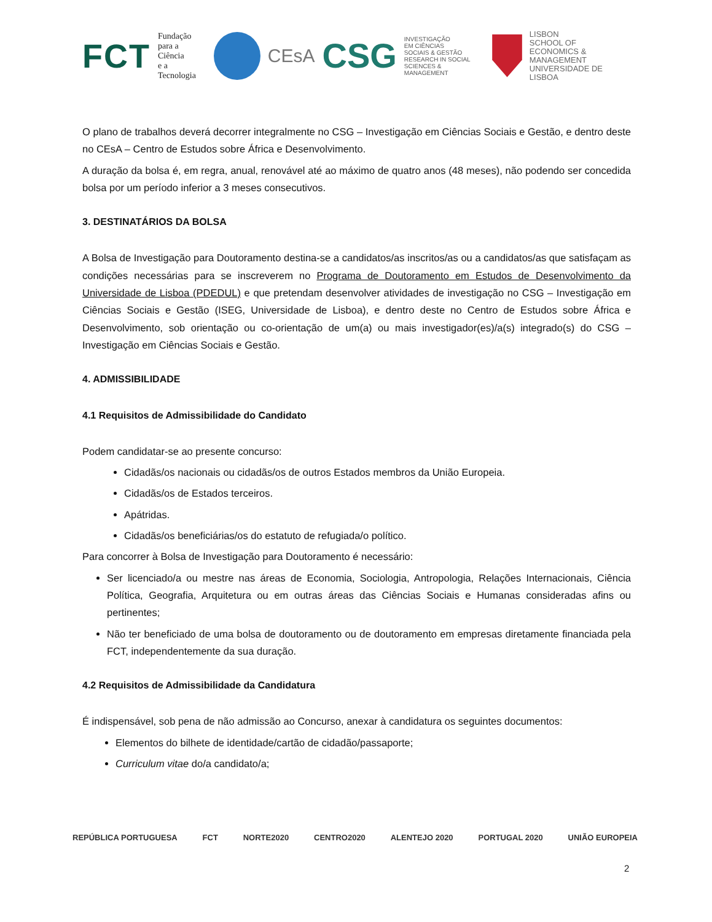FCT Fundação
para a Ciência
e a Tecnologia
CEsA CSG INVESTIGAÇÃO
EM CIÊNCIAS
SOCIAIS & GESTÃO
RESEARCH IN SOCIAL
SCIENCES & MANAGEMENT
LISBON
SCHOOL OF
ECONOMICS &
MANAGEMENT
UNIVERSIDADE DE LISBOA
O plano de trabalhos deverá decorrer integralmente no CSG – Investigação em Ciências Sociais e Gestão, e dentro deste no CEsA – Centro de Estudos sobre África e Desenvolvimento.
A duração da bolsa é, em regra, anual, renovável até ao máximo de quatro anos (48 meses), não podendo ser concedida bolsa por um período inferior a 3 meses consecutivos.
3. DESTINATÁRIOS DA BOLSA
A Bolsa de Investigação para Doutoramento destina-se a candidatos/as inscritos/as ou a candidatos/as que satisfaçam as condições necessárias para se inscreverem no Programa de Doutoramento em Estudos de Desenvolvimento da Universidade de Lisboa (PDEDUL) e que pretendam desenvolver atividades de investigação no CSG – Investigação em Ciências Sociais e Gestão (ISEG, Universidade de Lisboa), e dentro deste no Centro de Estudos sobre África e Desenvolvimento, sob orientação ou co-orientação de um(a) ou mais investigador(es)/a(s) integrado(s) do CSG – Investigação em Ciências Sociais e Gestão.
4. ADMISSIBILIDADE
4.1 Requisitos de Admissibilidade do Candidato
Podem candidatar-se ao presente concurso:
Cidadãs/os nacionais ou cidadãs/os de outros Estados membros da União Europeia.
Cidadãs/os de Estados terceiros.
Apátridas.
Cidadãs/os beneficiárias/os do estatuto de refugiada/o político.
Para concorrer à Bolsa de Investigação para Doutoramento é necessário:
Ser licenciado/a ou mestre nas áreas de Economia, Sociologia, Antropologia, Relações Internacionais, Ciência Política, Geografia, Arquitetura ou em outras áreas das Ciências Sociais e Humanas consideradas afins ou pertinentes;
Não ter beneficiado de uma bolsa de doutoramento ou de doutoramento em empresas diretamente financiada pela FCT, independentemente da sua duração.
4.2 Requisitos de Admissibilidade da Candidatura
É indispensável, sob pena de não admissão ao Concurso, anexar à candidatura os seguintes documentos:
Elementos do bilhete de identidade/cartão de cidadão/passaporte;
Curriculum vitae do/a candidato/a;
REPÚBLICA PORTUGUESA FCT NORTE2020 CENTRO2020 ALENTEJO 2020 PORTUGAL 2020 UNIÃO EUROPEIA
2